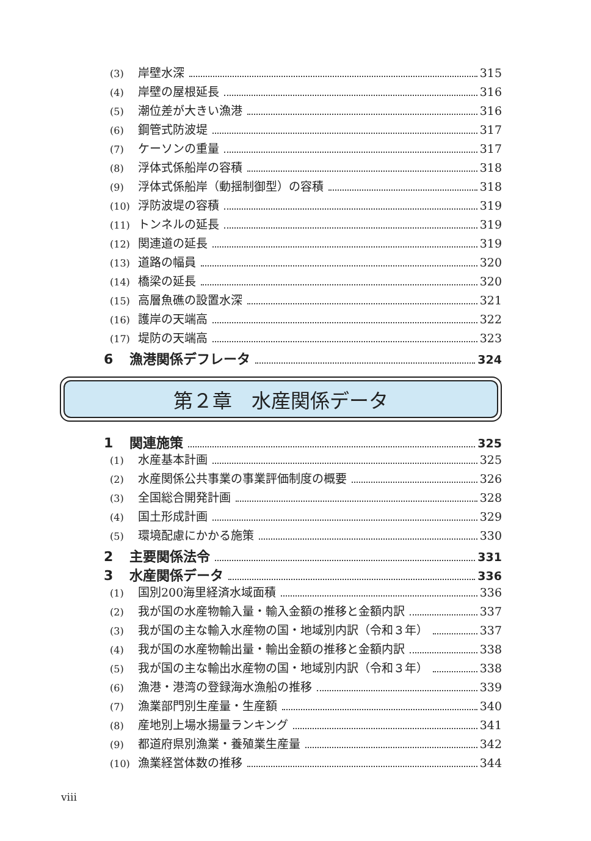(3) 岸壁水深 315
(4) 岸壁の屋根延長 316
(5) 潮位差が大きい漁港 316
(6) 鋼管式防波堤 317
(7) ケーソンの重量 317
(8) 浮体式係船岸の容積 318
(9) 浮体式係船岸（動揺制御型）の容積 318
(10) 浮防波堤の容積 319
(11) トンネルの延長 319
(12) 関連道の延長 319
(13) 道路の幅員 320
(14) 橋梁の延長 320
(15) 高層魚礁の設置水深 321
(16) 護岸の天端高 322
(17) 堤防の天端高 323
6 漁港関係デフレータ 324
第２章　水産関係データ
1 関連施策 325
(1) 水産基本計画 325
(2) 水産関係公共事業の事業評価制度の概要 326
(3) 全国総合開発計画 328
(4) 国土形成計画 329
(5) 環境配慮にかかる施策 330
2 主要関係法令 331
3 水産関係データ 336
(1) 国別200海里経済水域面積 336
(2) 我が国の水産物輸入量・輸入金額の推移と金額内訳 337
(3) 我が国の主な輸入水産物の国・地域別内訳（令和３年） 337
(4) 我が国の水産物輸出量・輸出金額の推移と金額内訳 338
(5) 我が国の主な輸出水産物の国・地域別内訳（令和３年） 338
(6) 漁港・港湾の登録海水漁船の推移 339
(7) 漁業部門別生産量・生産額 340
(8) 産地別上場水揚量ランキング 341
(9) 都道府県別漁業・養殖業生産量 342
(10) 漁業経営体数の推移 344
viii